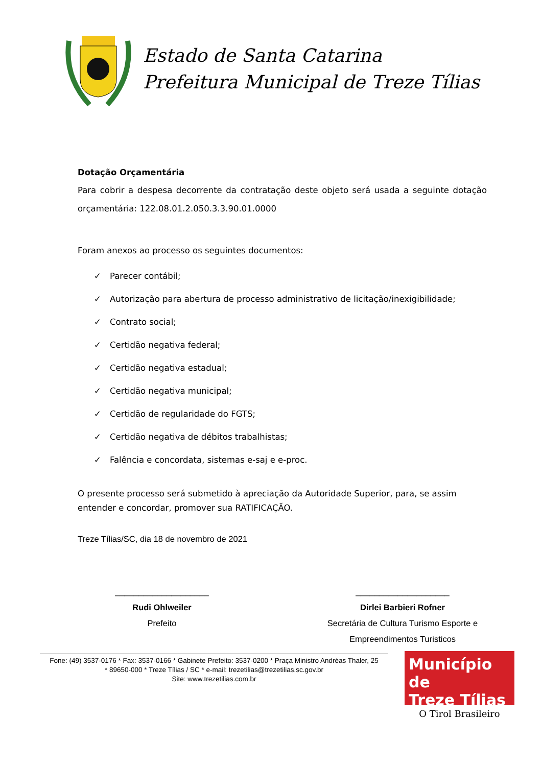Estado de Santa Catarina
Prefeitura Municipal de Treze Tílias
Dotação Orçamentária
Para cobrir a despesa decorrente da contratação deste objeto será usada a seguinte dotação orçamentária: 122.08.01.2.050.3.3.90.01.0000
Foram anexos ao processo os seguintes documentos:
✓ Parecer contábil;
✓ Autorização para abertura de processo administrativo de licitação/inexigibilidade;
✓ Contrato social;
✓ Certidão negativa federal;
✓ Certidão negativa estadual;
✓ Certidão negativa municipal;
✓ Certidão de regularidade do FGTS;
✓ Certidão negativa de débitos trabalhistas;
✓ Falência e concordata, sistemas e-saj e e-proc.
O presente processo será submetido à apreciação da Autoridade Superior, para, se assim entender e concordar, promover sua RATIFICAÇÃO.
Treze Tílias/SC, dia 18 de novembro de 2021
____________________
Rudi Ohlweiler
Prefeito
____________________
Dirlei Barbieri Rofner
Secretária de Cultura Turismo Esporte e Empreendimentos Turisticos
Fone: (49) 3537-0176 * Fax: 3537-0166 * Gabinete Prefeito: 3537-0200 * Praça Ministro Andréas Thaler, 25
* 89650-000 * Treze Tílias / SC * e-mail: trezetilias@trezetilias.sc.gov.br
Site: www.trezetilias.com.br
Município de
Treze Tílias
O Tirol Brasileiro